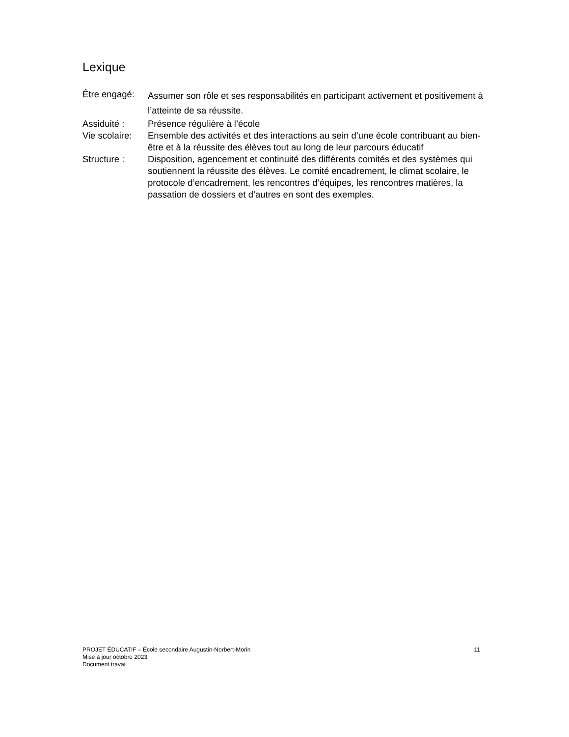Lexique
Être engagé:
Assumer son rôle et ses responsabilités en participant activement et positivement à l’atteinte de sa réussite.
Assiduité : Présence régulière à l’école
Vie scolaire:
Ensemble des activités et des interactions au sein d’une école contribuant au bien-être et à la réussite des élèves tout au long de leur parcours éducatif
Structure : Disposition, agencement et continuité des différents comités et des systèmes qui soutiennent la réussite des élèves. Le comité encadrement, le climat scolaire, le protocole d’encadrement, les rencontres d’équipes, les rencontres matières, la passation de dossiers et d’autres en sont des exemples.
PROJET ÉDUCATIF – École secondaire Augustin-Norbert-Morin 11
Mise à jour octobre 2023
Document travail